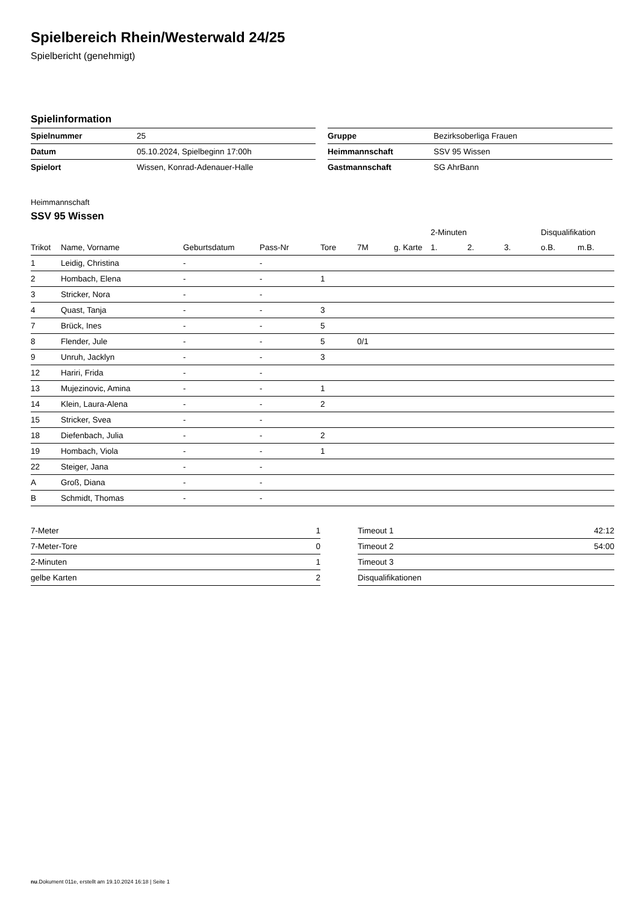Spielbereich Rhein/Westerwald 24/25
Spielbericht (genehmigt)
Spielinformation
| Spielnummer | 25 |
| Datum | 05.10.2024, Spielbeginn 17:00h |
| Spielort | Wissen, Konrad-Adenauer-Halle |
| Gruppe | Bezirksoberliga Frauen |
| Heimmannschaft | SSV 95 Wissen |
| Gastmannschaft | SG AhrBann |
Heimmannschaft
SSV 95 Wissen
| | | | | | | | 2-Minuten | | | Disqualifikation | |
| --- | --- | --- | --- | --- | --- | --- | --- | --- | --- | --- | --- |
| Trikot | Name, Vorname | Geburtsdatum | Pass-Nr | Tore | 7M | g. Karte | 1. | 2. | 3. | o.B. | m.B. |
| 1 | Leidig, Christina | - | - | | | | | | | | |
| 2 | Hombach, Elena | - | - | 1 | | | | | | | |
| 3 | Stricker, Nora | - | - | | | | | | | | |
| 4 | Quast, Tanja | - | - | 3 | | | | | | | |
| 7 | Brück, Ines | - | - | 5 | | | | | | | |
| 8 | Flender, Jule | - | - | 5 | 0/1 | | | | | | |
| 9 | Unruh, Jacklyn | - | - | 3 | | | | | | | |
| 12 | Hariri, Frida | - | - | | | | | | | | |
| 13 | Mujezinovic, Amina | - | - | 1 | | | | | | | |
| 14 | Klein, Laura-Alena | - | - | 2 | | | | | | | |
| 15 | Stricker, Svea | - | - | | | | | | | | |
| 18 | Diefenbach, Julia | - | - | 2 | | | | | | | |
| 19 | Hombach, Viola | - | - | 1 | | | | | | | |
| 22 | Steiger, Jana | - | - | | | | | | | | |
| A | Groß, Diana | - | - | | | | | | | | |
| B | Schmidt, Thomas | - | - | | | | | | | | |
| 7-Meter | 1 |
| 7-Meter-Tore | 0 |
| 2-Minuten | 1 |
| gelbe Karten | 2 |
| Timeout 1 | 42:12 |
| Timeout 2 | 54:00 |
| Timeout 3 | |
| Disqualifikationen | |
nu.Dokument 011e, erstellt am 19.10.2024 16:18 | Seite 1